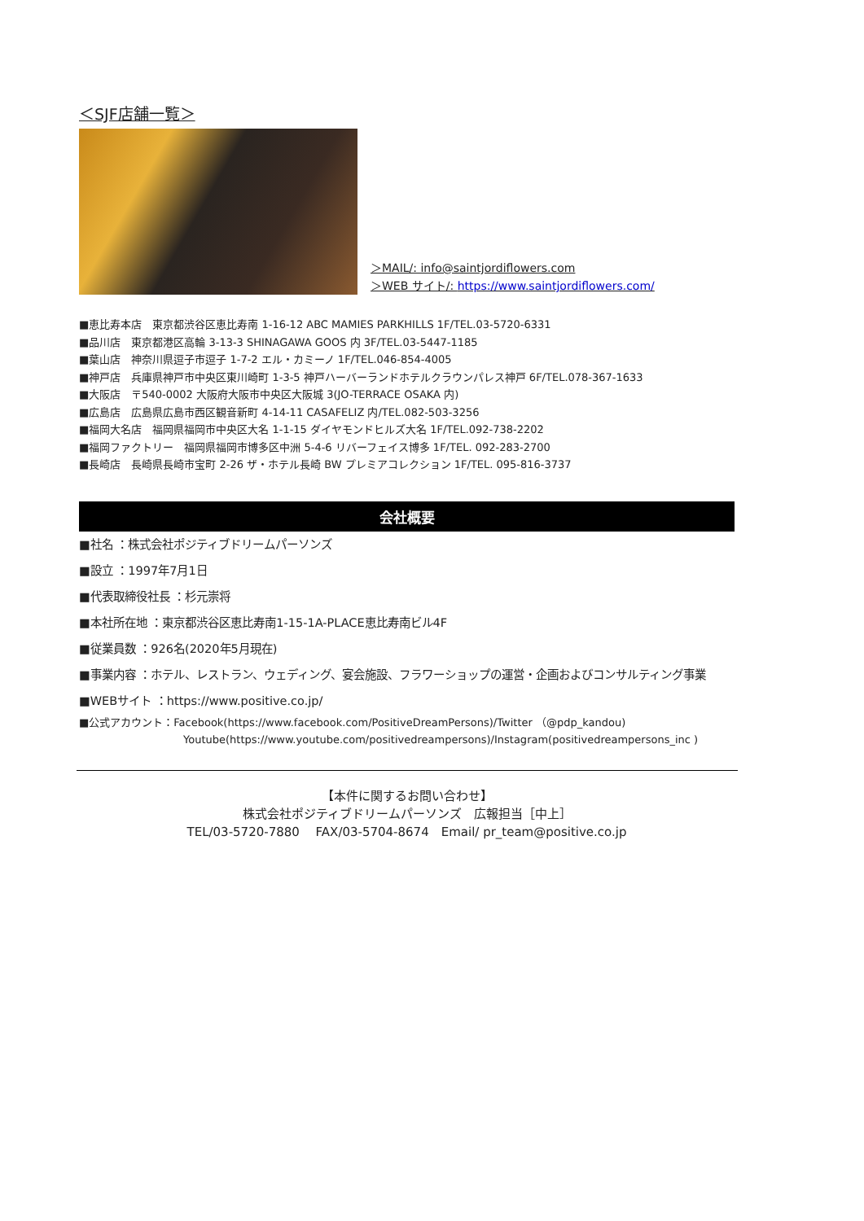＜SJF店舗一覧＞
＞MAIL/: info@saintjordiflowers.com
＞WEB サイト/: https://www.saintjordiflowers.com/
■恵比寿本店　東京都渋谷区恵比寿南 1-16-12 ABC MAMIES PARKHILLS 1F/TEL.03-5720-6331
■品川店　東京都港区高輪 3-13-3 SHINAGAWA GOOS 内 3F/TEL.03-5447-1185
■葉山店　神奈川県逗子市逗子 1-7-2 エル・カミーノ 1F/TEL.046-854-4005
■神戸店　兵庫県神戸市中央区東川崎町 1-3-5 神戸ハーバーランドホテルクラウンパレス神戸 6F/TEL.078-367-1633
■大阪店　〒540-0002 大阪府大阪市中央区大阪城 3(JO-TERRACE OSAKA 内)
■広島店　広島県広島市西区観音新町 4-14-11 CASAFELIZ 内/TEL.082-503-3256
■福岡大名店　福岡県福岡市中央区大名 1-1-15 ダイヤモンドヒルズ大名 1F/TEL.092-738-2202
■福岡ファクトリー　福岡県福岡市博多区中洲 5-4-6 リバーフェイス博多 1F/TEL. 092-283-2700
■長崎店　長崎県長崎市宝町 2-26 ザ・ホテル長崎 BW プレミアコレクション 1F/TEL. 095-816-3737
会社概要
■社名 ：株式会社ポジティブドリームパーソンズ
■設立 ：1997年7月1日
■代表取締役社長 ：杉元崇将
■本社所在地 ：東京都渋谷区恵比寿南1-15-1A-PLACE恵比寿南ビル4F
■従業員数 ：926名(2020年5月現在)
■事業内容 ：ホテル、レストラン、ウェディング、宴会施設、フラワーショップの運営・企画およびコンサルティング事業
■WEBサイト ：https://www.positive.co.jp/
■公式アカウント：Facebook(https://www.facebook.com/PositiveDreamPersons)/Twitter （@pdp_kandou)
Youtube(https://www.youtube.com/positivedreampersons)/Instagram(positivedreampersons_inc )
【本件に関するお問い合わせ】
株式会社ポジティブドリームパーソンズ　広報担当［中上］
TEL/03-5720-7880　 FAX/03-5704-8674　Email/ pr_team@positive.co.jp